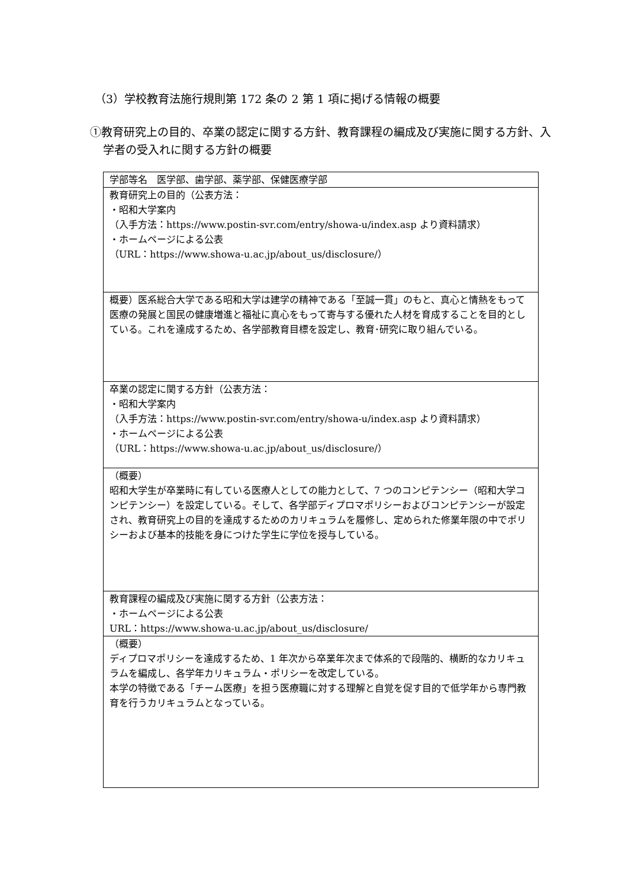（3）学校教育法施行規則第 172 条の 2 第 1 項に掲げる情報の概要
①教育研究上の目的、卒業の認定に関する方針、教育課程の編成及び実施に関する方針、入学者の受入れに関する方針の概要
| 学部等名 医学部、歯学部、薬学部、保健医療学部 |
| 教育研究上の目的（公表方法： ・昭和大学案内 （入手方法：https://www.postin-svr.com/entry/showa-u/index.asp より資料請求） ・ホームページによる公表 （URL：https://www.showa-u.ac.jp/about_us/disclosure/） |
| 概要）医系総合大学である昭和大学は建学の精神である「至誠一貫」のもと、真心と情熱をもって医療の発展と国民の健康増進と福祉に真心をもって寄与する優れた人材を育成することを目的としている。これを達成するため、各学部教育目標を設定し、教育･研究に取り組んでいる。 |
| 卒業の認定に関する方針（公表方法： ・昭和大学案内 （入手方法：https://www.postin-svr.com/entry/showa-u/index.asp より資料請求） ・ホームページによる公表 （URL：https://www.showa-u.ac.jp/about_us/disclosure/） |
| （概要） 昭和大学生が卒業時に有している医療人としての能力として、7 つのコンピテンシー（昭和大学コンピテンシー）を設定している。そして、各学部ディプロマポリシーおよびコンピテンシーが設定され、教育研究上の目的を達成するためのカリキュラムを履修し、定められた修業年限の中でポリシーおよび基本的技能を身につけた学生に学位を授与している。 |
| 教育課程の編成及び実施に関する方針（公表方法： ・ホームページによる公表 URL：https://www.showa-u.ac.jp/about_us/disclosure/ |
| （概要） ディプロマポリシーを達成するため、1 年次から卒業年次まで体系的で段階的、横断的なカリキュラムを編成し、各学年カリキュラム・ポリシーを改定している。 本学の特徴である「チーム医療」を担う医療職に対する理解と自覚を促す目的で低学年から専門教育を行うカリキュラムとなっている。 |